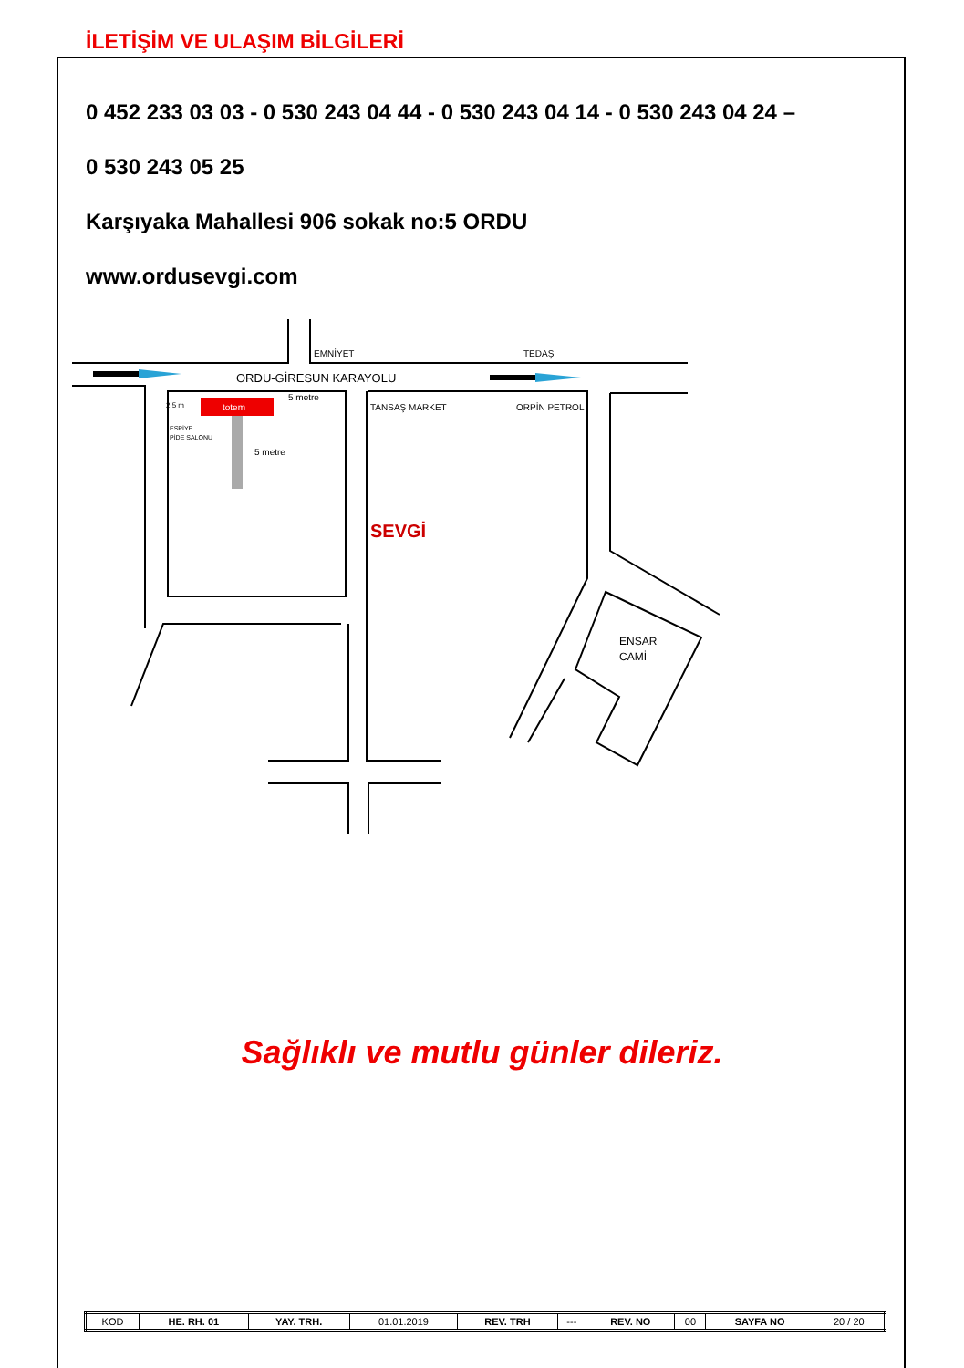İLETİŞİM VE ULAŞIM BİLGİLERİ
0 452 233 03 03 - 0 530 243 04 44 - 0 530 243 04 14 - 0 530 243 04 24 –
0 530 243 05 25
Karşıyaka Mahallesi 906 sokak no:5 ORDU
www.ordusevgi.com
totem
EMNİYET
TEDAŞ
ORDU-GİRESUN KARAYOLU
2,5 m
5 metre
ESPİYE
PİDE SALONU
5 metre
TANSAŞ MARKET
ORPİN PETROL
SEVGİ
ENSAR
CAMİ
Sağlıklı ve mutlu günler dileriz.
| KOD | HE. RH. 01 | YAY. TRH. | 01.01.2019 | REV. TRH | --- | REV. NO | 00 | SAYFA NO | 20 / 20 |